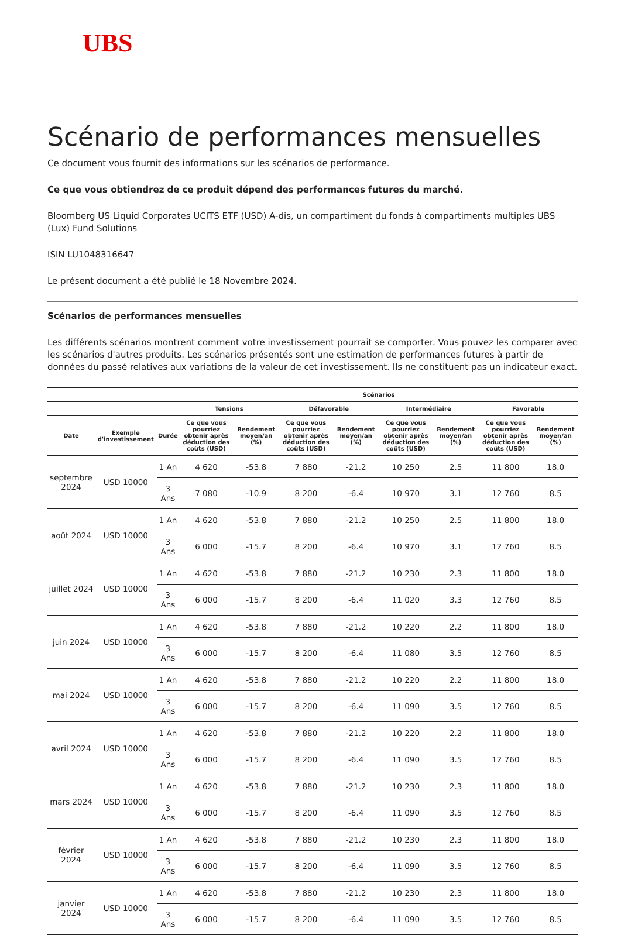UBS
Scénario de performances mensuelles
Ce document vous fournit des informations sur les scénarios de performance.
Ce que vous obtiendrez de ce produit dépend des performances futures du marché.
Bloomberg US Liquid Corporates UCITS ETF (USD) A-dis, un compartiment du fonds à compartiments multiples UBS (Lux) Fund Solutions
ISIN LU1048316647
Le présent document a été publié le 18 Novembre 2024.
Scénarios de performances mensuelles
Les différents scénarios montrent comment votre investissement pourrait se comporter. Vous pouvez les comparer avec les scénarios d'autres produits. Les scénarios présentés sont une estimation de performances futures à partir de données du passé relatives aux variations de la valeur de cet investissement. Ils ne constituent pas un indicateur exact.
| | | | Scénarios | | | | | | | |
| --- | --- | --- | --- | --- | --- | --- | --- | --- | --- | --- |
| | | | Tensions | | Défavorable | | Intermédiaire | | Favorable | |
| Date | Exemple d'investissement | Durée | Ce que vous pourriez obtenir après déduction des coûts (USD) | Rendement moyen/an (%) | Ce que vous pourriez obtenir après déduction des coûts (USD) | Rendement moyen/an (%) | Ce que vous pourriez obtenir après déduction des coûts (USD) | Rendement moyen/an (%) | Ce que vous pourriez obtenir après déduction des coûts (USD) | Rendement moyen/an (%) |
| septembre 2024 | USD 10000 | 1 An | 4 620 | -53.8 | 7 880 | -21.2 | 10 250 | 2.5 | 11 800 | 18.0 |
| | | 3 Ans | 7 080 | -10.9 | 8 200 | -6.4 | 10 970 | 3.1 | 12 760 | 8.5 |
| août 2024 | USD 10000 | 1 An | 4 620 | -53.8 | 7 880 | -21.2 | 10 250 | 2.5 | 11 800 | 18.0 |
| | | 3 Ans | 6 000 | -15.7 | 8 200 | -6.4 | 10 970 | 3.1 | 12 760 | 8.5 |
| juillet 2024 | USD 10000 | 1 An | 4 620 | -53.8 | 7 880 | -21.2 | 10 230 | 2.3 | 11 800 | 18.0 |
| | | 3 Ans | 6 000 | -15.7 | 8 200 | -6.4 | 11 020 | 3.3 | 12 760 | 8.5 |
| juin 2024 | USD 10000 | 1 An | 4 620 | -53.8 | 7 880 | -21.2 | 10 220 | 2.2 | 11 800 | 18.0 |
| | | 3 Ans | 6 000 | -15.7 | 8 200 | -6.4 | 11 080 | 3.5 | 12 760 | 8.5 |
| mai 2024 | USD 10000 | 1 An | 4 620 | -53.8 | 7 880 | -21.2 | 10 220 | 2.2 | 11 800 | 18.0 |
| | | 3 Ans | 6 000 | -15.7 | 8 200 | -6.4 | 11 090 | 3.5 | 12 760 | 8.5 |
| avril 2024 | USD 10000 | 1 An | 4 620 | -53.8 | 7 880 | -21.2 | 10 220 | 2.2 | 11 800 | 18.0 |
| | | 3 Ans | 6 000 | -15.7 | 8 200 | -6.4 | 11 090 | 3.5 | 12 760 | 8.5 |
| mars 2024 | USD 10000 | 1 An | 4 620 | -53.8 | 7 880 | -21.2 | 10 230 | 2.3 | 11 800 | 18.0 |
| | | 3 Ans | 6 000 | -15.7 | 8 200 | -6.4 | 11 090 | 3.5 | 12 760 | 8.5 |
| février 2024 | USD 10000 | 1 An | 4 620 | -53.8 | 7 880 | -21.2 | 10 230 | 2.3 | 11 800 | 18.0 |
| | | 3 Ans | 6 000 | -15.7 | 8 200 | -6.4 | 11 090 | 3.5 | 12 760 | 8.5 |
| janvier 2024 | USD 10000 | 1 An | 4 620 | -53.8 | 7 880 | -21.2 | 10 230 | 2.3 | 11 800 | 18.0 |
| | | 3 Ans | 6 000 | -15.7 | 8 200 | -6.4 | 11 090 | 3.5 | 12 760 | 8.5 |